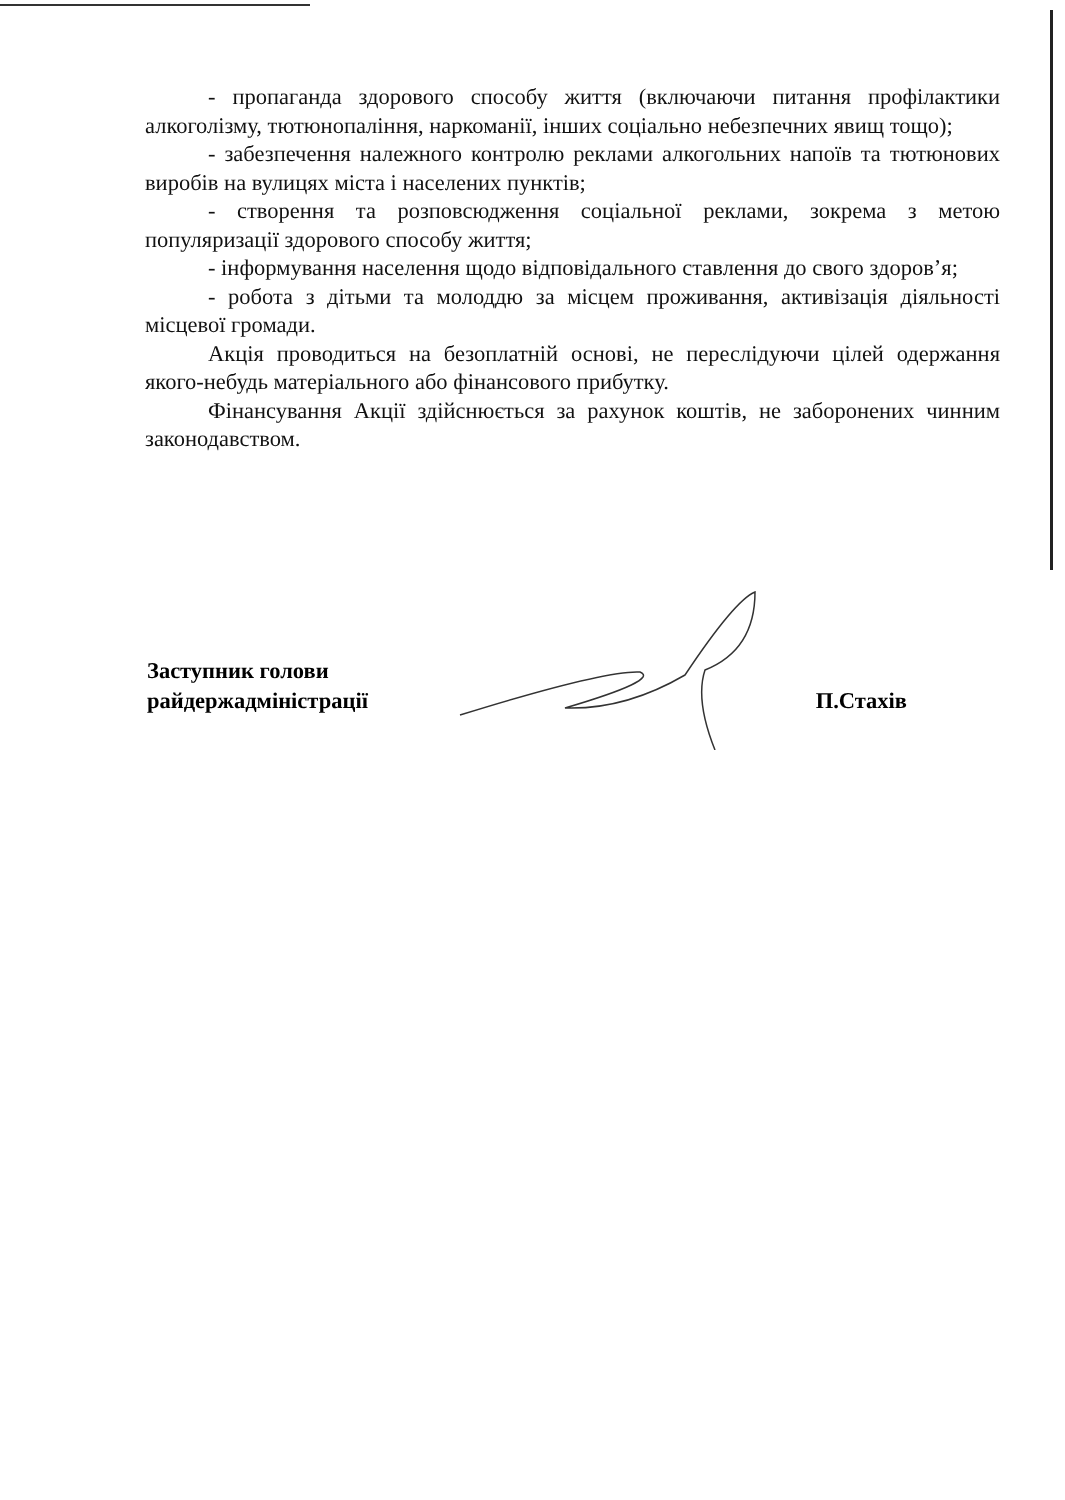- пропаганда здорового способу життя (включаючи питання профілактики алкоголізму, тютюнопаління, наркоманії, інших соціально небезпечних явищ тощо);
- забезпечення належного контролю реклами алкогольних напоїв та тютюнових виробів на вулицях міста і населених пунктів;
- створення та розповсюдження соціальної реклами, зокрема з метою популяризації здорового способу життя;
- інформування населення щодо відповідального ставлення до свого здоров’я;
- робота з дітьми та молоддю за місцем проживання, активізація діяльності місцевої громади.
Акція проводиться на безоплатній основі, не переслідуючи цілей одержання якого-небудь матеріального або фінансового прибутку.
Фінансування Акції здійснюється за рахунок коштів, не заборонених чинним законодавством.
Заступник голови
райдержадміністрації
П.Стахів